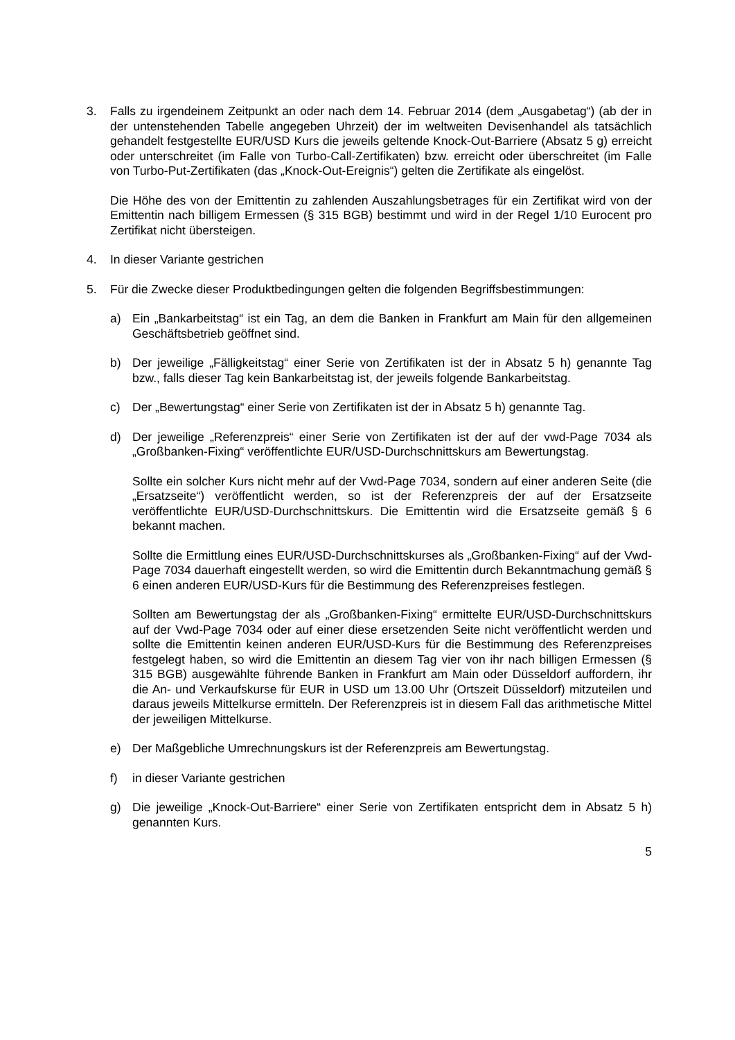3. Falls zu irgendeinem Zeitpunkt an oder nach dem 14. Februar 2014 (dem „Ausgabetag“) (ab der in der untenstehenden Tabelle angegeben Uhrzeit) der im weltweiten Devisenhandel als tatsächlich gehandelt festgestellte EUR/USD Kurs die jeweils geltende Knock-Out-Barriere (Absatz 5 g) erreicht oder unterschreitet (im Falle von Turbo-Call-Zertifikaten) bzw. erreicht oder überschreitet (im Falle von Turbo-Put-Zertifikaten (das „Knock-Out-Ereignis“) gelten die Zertifikate als eingelöst.
Die Höhe des von der Emittentin zu zahlenden Auszahlungsbetrages für ein Zertifikat wird von der Emittentin nach billigem Ermessen (§ 315 BGB) bestimmt und wird in der Regel 1/10 Eurocent pro Zertifikat nicht übersteigen.
4. In dieser Variante gestrichen
5. Für die Zwecke dieser Produktbedingungen gelten die folgenden Begriffsbestimmungen:
a) Ein „Bankarbeitstag“ ist ein Tag, an dem die Banken in Frankfurt am Main für den allgemeinen Geschäftsbetrieb geöffnet sind.
b) Der jeweilige „Fälligkeitstag“ einer Serie von Zertifikaten ist der in Absatz 5 h) genannte Tag bzw., falls dieser Tag kein Bankarbeitstag ist, der jeweils folgende Bankarbeitstag.
c) Der „Bewertungstag“ einer Serie von Zertifikaten ist der in Absatz 5 h) genannte Tag.
d) Der jeweilige „Referenzpreis“ einer Serie von Zertifikaten ist der auf der vwd-Page 7034 als „Großbanken-Fixing“ veröffentlichte EUR/USD-Durchschnittskurs am Bewertungstag.
Sollte ein solcher Kurs nicht mehr auf der Vwd-Page 7034, sondern auf einer anderen Seite (die „Ersatzseite“) veröffentlicht werden, so ist der Referenzpreis der auf der Ersatzseite veröffentlichte EUR/USD-Durchschnittskurs. Die Emittentin wird die Ersatzseite gemäß § 6 bekannt machen.
Sollte die Ermittlung eines EUR/USD-Durchschnittskurses als „Großbanken-Fixing“ auf der Vwd-Page 7034 dauerhaft eingestellt werden, so wird die Emittentin durch Bekanntmachung gemäß § 6 einen anderen EUR/USD-Kurs für die Bestimmung des Referenzpreises festlegen.
Sollten am Bewertungstag der als „Großbanken-Fixing“ ermittelte EUR/USD-Durchschnittskurs auf der Vwd-Page 7034 oder auf einer diese ersetzenden Seite nicht veröffentlicht werden und sollte die Emittentin keinen anderen EUR/USD-Kurs für die Bestimmung des Referenzpreises festgelegt haben, so wird die Emittentin an diesem Tag vier von ihr nach billigen Ermessen (§ 315 BGB) ausgewählte führende Banken in Frankfurt am Main oder Düsseldorf auffordern, ihr die An- und Verkaufskurse für EUR in USD um 13.00 Uhr (Ortszeit Düsseldorf) mitzuteilen und daraus jeweils Mittelkurse ermitteln. Der Referenzpreis ist in diesem Fall das arithmetische Mittel der jeweiligen Mittelkurse.
e) Der Maßgebliche Umrechnungskurs ist der Referenzpreis am Bewertungstag.
f) in dieser Variante gestrichen
g) Die jeweilige „Knock-Out-Barriere“ einer Serie von Zertifikaten entspricht dem in Absatz 5 h) genannten Kurs.
5